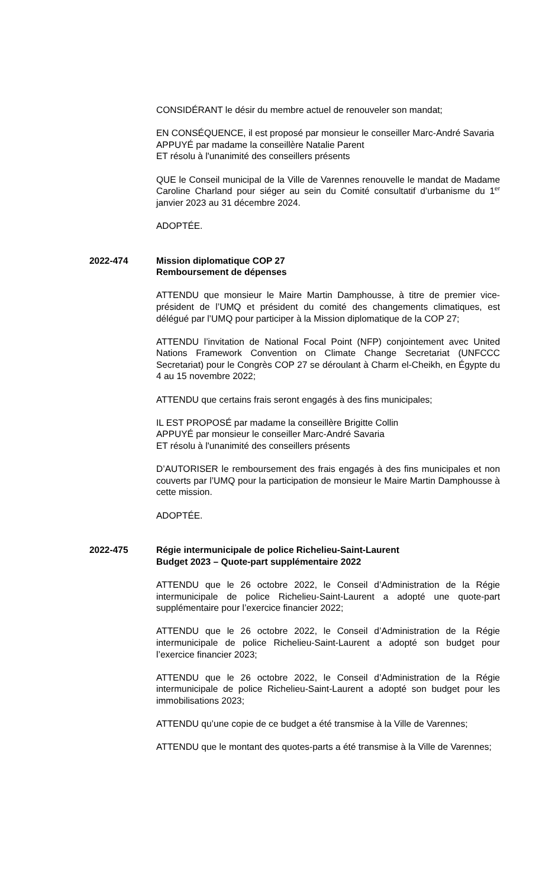CONSIDÉRANT le désir du membre actuel de renouveler son mandat;
EN CONSÉQUENCE, il est proposé par monsieur le conseiller Marc-André Savaria
APPUYÉ par madame la conseillère Natalie Parent
ET résolu à l'unanimité des conseillers présents
QUE le Conseil municipal de la Ville de Varennes renouvelle le mandat de Madame Caroline Charland pour siéger au sein du Comité consultatif d’urbanisme du 1<sup>er</sup> janvier 2023 au 31 décembre 2024.
ADOPTÉE.
2022-474
Mission diplomatique COP 27
Remboursement de dépenses
ATTENDU que monsieur le Maire Martin Damphousse, à titre de premier vice-président de l’UMQ et président du comité des changements climatiques, est délégué par l’UMQ pour participer à la Mission diplomatique de la COP 27;
ATTENDU l’invitation de National Focal Point (NFP) conjointement avec United Nations Framework Convention on Climate Change Secretariat (UNFCCC Secretariat) pour le Congrès COP 27 se déroulant à Charm el-Cheikh, en Égypte du 4 au 15 novembre 2022;
ATTENDU que certains frais seront engagés à des fins municipales;
IL EST PROPOSÉ par madame la conseillère Brigitte Collin
APPUYÉ par monsieur le conseiller Marc-André Savaria
ET résolu à l'unanimité des conseillers présents
D’AUTORISER le remboursement des frais engagés à des fins municipales et non couverts par l’UMQ pour la participation de monsieur le Maire Martin Damphousse à cette mission.
ADOPTÉE.
2022-475
Régie intermunicipale de police Richelieu-Saint-Laurent
Budget 2023 – Quote-part supplémentaire 2022
ATTENDU que le 26 octobre 2022, le Conseil d’Administration de la Régie intermunicipale de police Richelieu-Saint-Laurent a adopté une quote-part supplémentaire pour l’exercice financier 2022;
ATTENDU que le 26 octobre 2022, le Conseil d’Administration de la Régie intermunicipale de police Richelieu-Saint-Laurent a adopté son budget pour l’exercice financier 2023;
ATTENDU que le 26 octobre 2022, le Conseil d’Administration de la Régie intermunicipale de police Richelieu-Saint-Laurent a adopté son budget pour les immobilisations 2023;
ATTENDU qu’une copie de ce budget a été transmise à la Ville de Varennes;
ATTENDU que le montant des quotes-parts a été transmise à la Ville de Varennes;